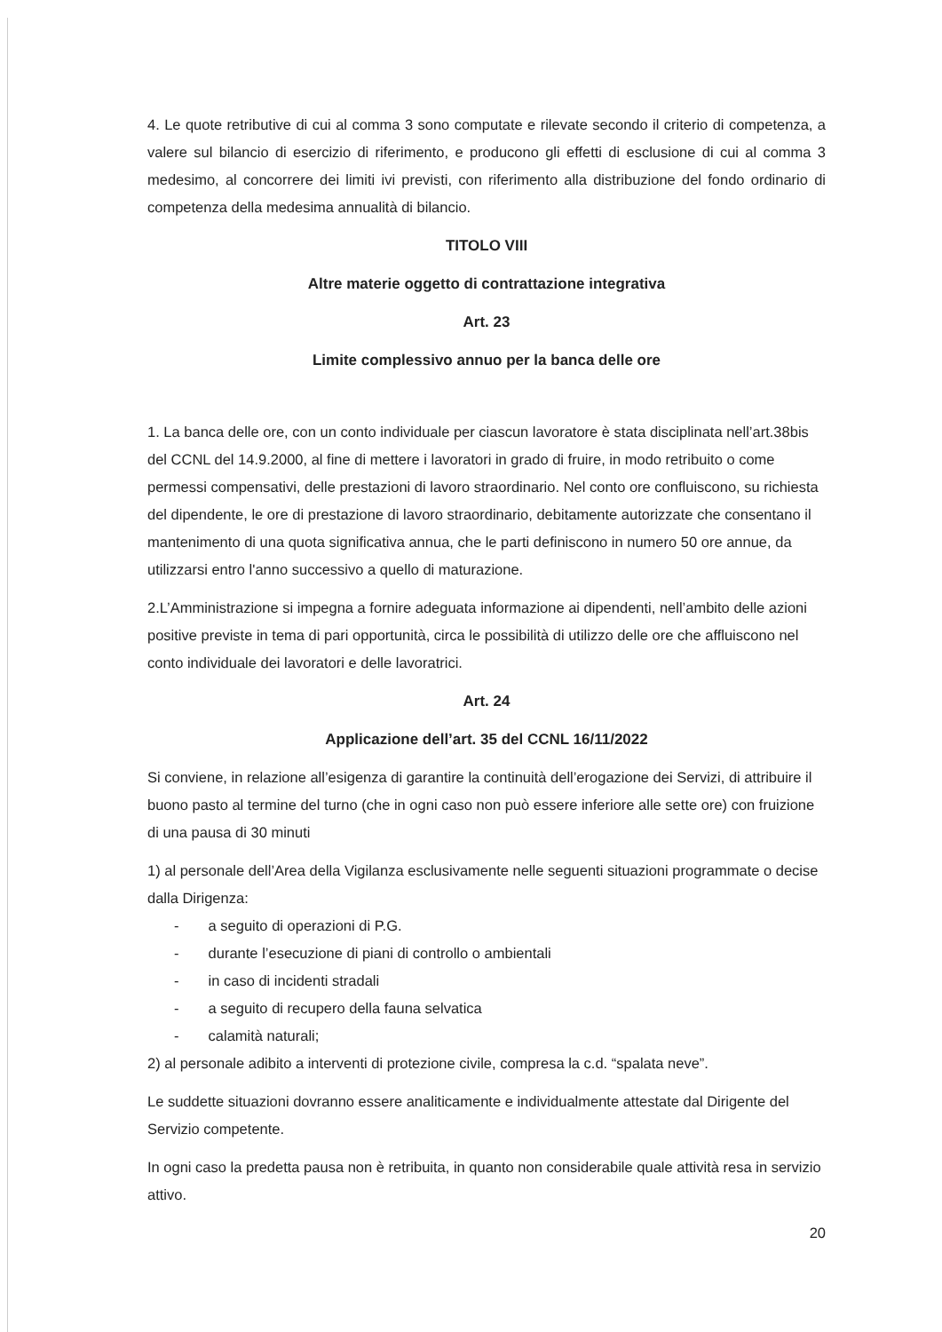4. Le quote retributive di cui al comma 3 sono computate e rilevate secondo il criterio di competenza, a valere sul bilancio di esercizio di riferimento, e producono gli effetti di esclusione di cui al comma 3 medesimo, al concorrere dei limiti ivi previsti, con riferimento alla distribuzione del fondo ordinario di competenza della medesima annualità di bilancio.
TITOLO VIII
Altre materie oggetto di contrattazione integrativa
Art. 23
Limite complessivo annuo per la banca delle ore
1. La banca delle ore, con un conto individuale per ciascun lavoratore è stata disciplinata nell’art.38bis del CCNL del 14.9.2000, al fine di mettere i lavoratori in grado di fruire, in modo retribuito o come permessi compensativi, delle prestazioni di lavoro straordinario. Nel conto ore confluiscono, su richiesta del dipendente, le ore di prestazione di lavoro straordinario, debitamente autorizzate che consentano il mantenimento di una quota significativa annua, che le parti definiscono in numero 50 ore annue, da utilizzarsi entro l'anno successivo a quello di maturazione.
2.L’Amministrazione si impegna a fornire adeguata informazione ai dipendenti, nell’ambito delle azioni positive previste in tema di pari opportunità, circa le possibilità di utilizzo delle ore che affluiscono nel conto individuale dei lavoratori e delle lavoratrici.
Art. 24
Applicazione dell’art. 35 del CCNL 16/11/2022
Si conviene, in relazione all’esigenza di garantire la continuità dell’erogazione dei Servizi, di attribuire il buono pasto al termine del turno (che in ogni caso non può essere inferiore alle sette ore) con fruizione di una pausa di 30 minuti
1) al personale dell’Area della Vigilanza esclusivamente nelle seguenti situazioni programmate o decise dalla Dirigenza:
- a seguito di operazioni di P.G.
- durante l’esecuzione di piani di controllo o ambientali
- in caso di incidenti stradali
- a seguito di recupero della fauna selvatica
- calamità naturali;
2) al personale adibito a interventi di protezione civile, compresa la c.d. “spalata neve”.
Le suddette situazioni dovranno essere analiticamente e individualmente attestate dal Dirigente del Servizio competente.
In ogni caso la predetta pausa non è retribuita, in quanto non considerabile quale attività resa in servizio attivo.
20